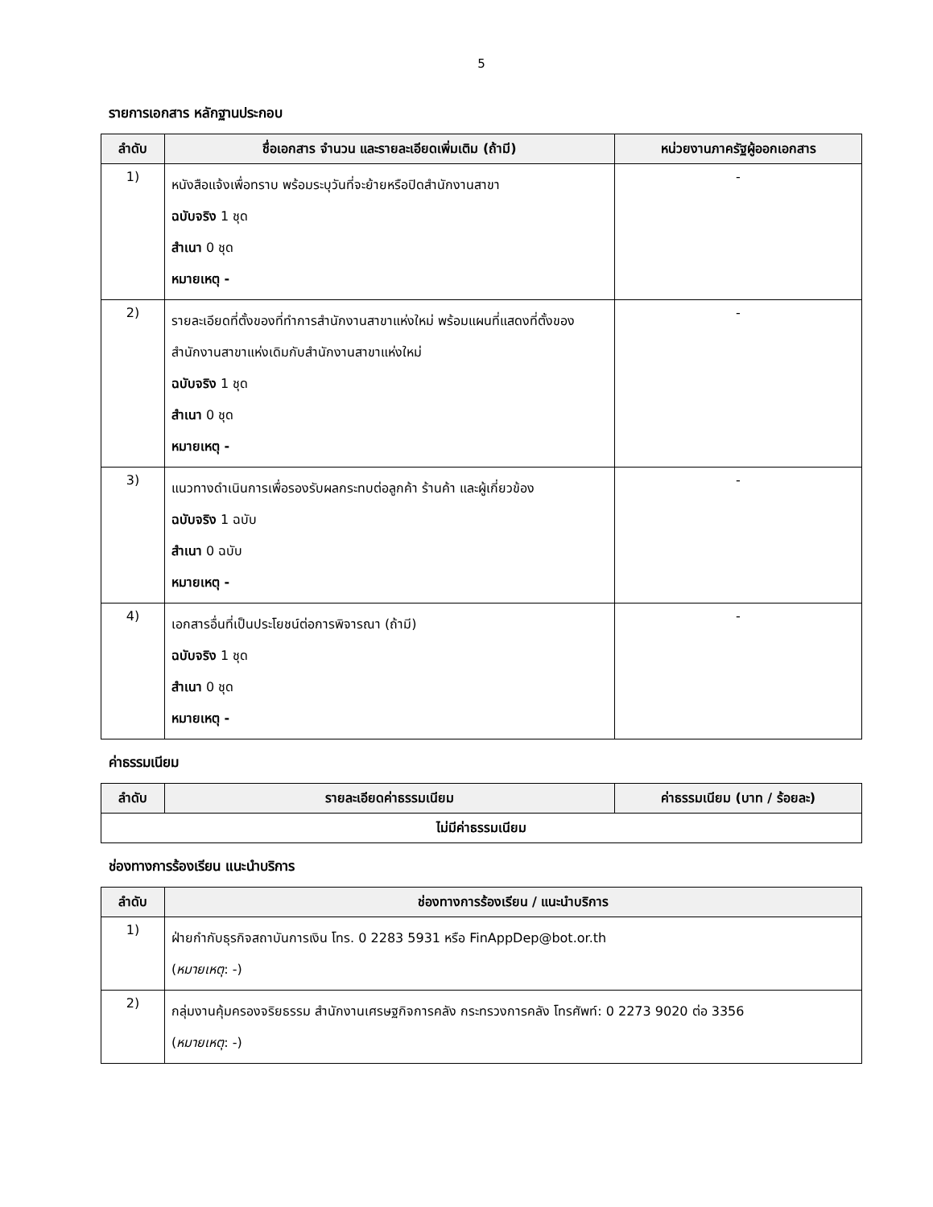5
รายการเอกสาร หลักฐานประกอบ
| ลำดับ | ชื่อเอกสาร จำนวน และรายละเอียดเพิ่มเติม (ถ้ามี) | หน่วยงานภาครัฐผู้ออกเอกสาร |
| --- | --- | --- |
| 1) | หนังสือแจ้งเพื่อทราบ พร้อมระบุวันที่จะย้ายหรือปิดสำนักงานสาขา ฉบับจริง 1 ชุด สำเนา 0 ชุด หมายเหตุ - | - |
| 2) | รายละเอียดที่ตั้งของที่ทำการสำนักงานสาขาแห่งใหม่ พร้อมแผนที่แสดงที่ตั้งของสำนักงานสาขาแห่งเดิมกับสำนักงานสาขาแห่งใหม่ ฉบับจริง 1 ชุด สำเนา 0 ชุด หมายเหตุ - | - |
| 3) | แนวทางดำเนินการเพื่อรองรับผลกระทบต่อลูกค้า ร้านค้า และผู้เกี่ยวข้อง ฉบับจริง 1 ฉบับ สำเนา 0 ฉบับ หมายเหตุ - | - |
| 4) | เอกสารอื่นที่เป็นประโยชน์ต่อการพิจารณา (ถ้ามี) ฉบับจริง 1 ชุด สำเนา 0 ชุด หมายเหตุ - | - |
ค่าธรรมเนียม
| ลำดับ | รายละเอียดค่าธรรมเนียม | ค่าธรรมเนียม (บาท / ร้อยละ) |
| --- | --- | --- |
| ไม่มีค่าธรรมเนียม | | |
ช่องทางการร้องเรียน แนะนำบริการ
| ลำดับ | ช่องทางการร้องเรียน / แนะนำบริการ |
| --- | --- |
| 1) | ฝ่ายกำกับธุรกิจสถาบันการเงิน โทร. 0 2283 5931 หรือ FinAppDep@bot.or.th ( หมายเหตุ : -) |
| 2) | กลุ่มงานคุ้มครองจริยธรรม สำนักงานเศรษฐกิจการคลัง กระทรวงการคลัง โทรศัพท์: 0 2273 9020 ต่อ 3356 ( หมายเหตุ : -) |